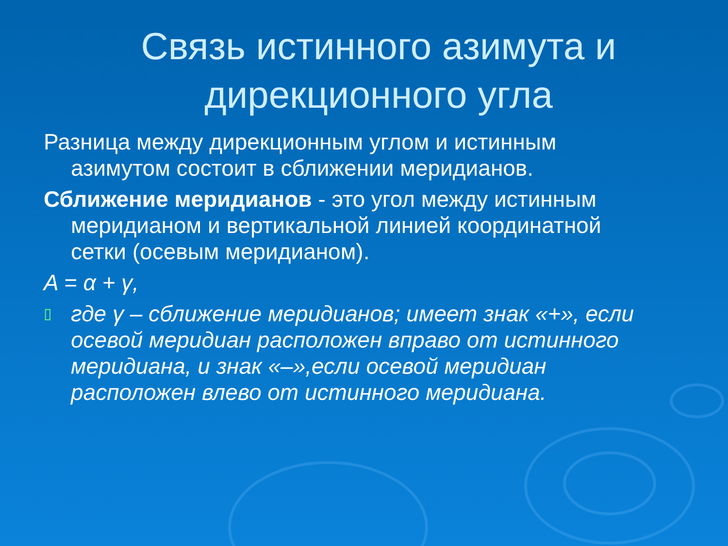Связь истинного азимута и дирекционного угла
Разница между дирекционным углом и истинным азимутом состоит в сближении меридианов.
Сближение меридианов - это угол между истинным меридианом и вертикальной линией координатной сетки (осевым меридианом).
A = α + γ,
▯ где γ – сближение меридианов; имеет знак «+», если осевой меридиан расположен вправо от истинного меридиана, и знак «–»,если осевой меридиан расположен влево от истинного меридиана.